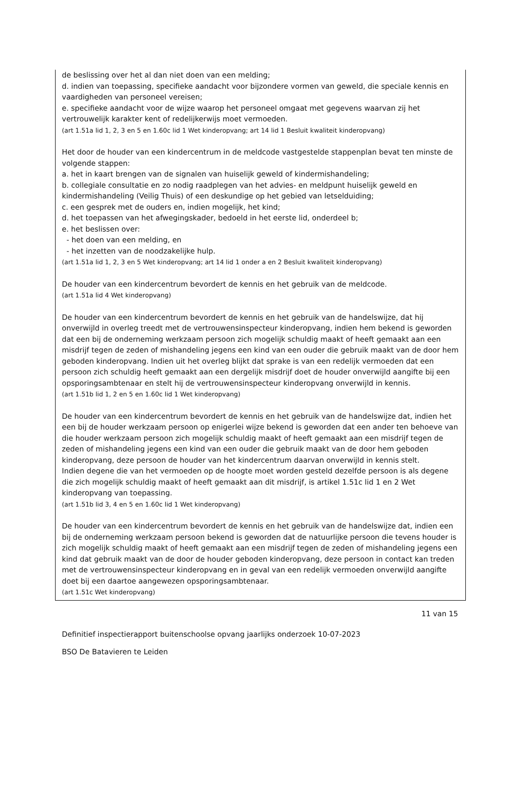de beslissing over het al dan niet doen van een melding;
d. indien van toepassing, specifieke aandacht voor bijzondere vormen van geweld, die speciale kennis en vaardigheden van personeel vereisen;
e. specifieke aandacht voor de wijze waarop het personeel omgaat met gegevens waarvan zij het vertrouwelijk karakter kent of redelijkerwijs moet vermoeden.
(art 1.51a lid 1, 2, 3 en 5 en 1.60c lid 1 Wet kinderopvang; art 14 lid 1 Besluit kwaliteit kinderopvang)
Het door de houder van een kindercentrum in de meldcode vastgestelde stappenplan bevat ten minste de volgende stappen:
a. het in kaart brengen van de signalen van huiselijk geweld of kindermishandeling;
b. collegiale consultatie en zo nodig raadplegen van het advies- en meldpunt huiselijk geweld en kindermishandeling (Veilig Thuis) of een deskundige op het gebied van letselduiding;
c. een gesprek met de ouders en, indien mogelijk, het kind;
d. het toepassen van het afwegingskader, bedoeld in het eerste lid, onderdeel b;
e. het beslissen over:
- het doen van een melding, en
- het inzetten van de noodzakelijke hulp.
(art 1.51a lid 1, 2, 3 en 5 Wet kinderopvang; art 14 lid 1 onder a en 2 Besluit kwaliteit kinderopvang)
De houder van een kindercentrum bevordert de kennis en het gebruik van de meldcode.
(art 1.51a lid 4 Wet kinderopvang)
De houder van een kindercentrum bevordert de kennis en het gebruik van de handelswijze, dat hij onverwijld in overleg treedt met de vertrouwensinspecteur kinderopvang, indien hem bekend is geworden dat een bij de onderneming werkzaam persoon zich mogelijk schuldig maakt of heeft gemaakt aan een misdrijf tegen de zeden of mishandeling jegens een kind van een ouder die gebruik maakt van de door hem geboden kinderopvang. Indien uit het overleg blijkt dat sprake is van een redelijk vermoeden dat een persoon zich schuldig heeft gemaakt aan een dergelijk misdrijf doet de houder onverwijld aangifte bij een opsporingsambtenaar en stelt hij de vertrouwensinspecteur kinderopvang onverwijld in kennis.
(art 1.51b lid 1, 2 en 5 en 1.60c lid 1 Wet kinderopvang)
De houder van een kindercentrum bevordert de kennis en het gebruik van de handelswijze dat, indien het een bij de houder werkzaam persoon op enigerlei wijze bekend is geworden dat een ander ten behoeve van die houder werkzaam persoon zich mogelijk schuldig maakt of heeft gemaakt aan een misdrijf tegen de zeden of mishandeling jegens een kind van een ouder die gebruik maakt van de door hem geboden kinderopvang, deze persoon de houder van het kindercentrum daarvan onverwijld in kennis stelt.
Indien degene die van het vermoeden op de hoogte moet worden gesteld dezelfde persoon is als degene die zich mogelijk schuldig maakt of heeft gemaakt aan dit misdrijf, is artikel 1.51c lid 1 en 2 Wet kinderopvang van toepassing.
(art 1.51b lid 3, 4 en 5 en 1.60c lid 1 Wet kinderopvang)
De houder van een kindercentrum bevordert de kennis en het gebruik van de handelswijze dat, indien een bij de onderneming werkzaam persoon bekend is geworden dat de natuurlijke persoon die tevens houder is zich mogelijk schuldig maakt of heeft gemaakt aan een misdrijf tegen de zeden of mishandeling jegens een kind dat gebruik maakt van de door de houder geboden kinderopvang, deze persoon in contact kan treden met de vertrouwensinspecteur kinderopvang en in geval van een redelijk vermoeden onverwijld aangifte doet bij een daartoe aangewezen opsporingsambtenaar.
(art 1.51c Wet kinderopvang)
11 van 15
Definitief inspectierapport buitenschoolse opvang jaarlijks onderzoek 10-07-2023
BSO De Batavieren te Leiden